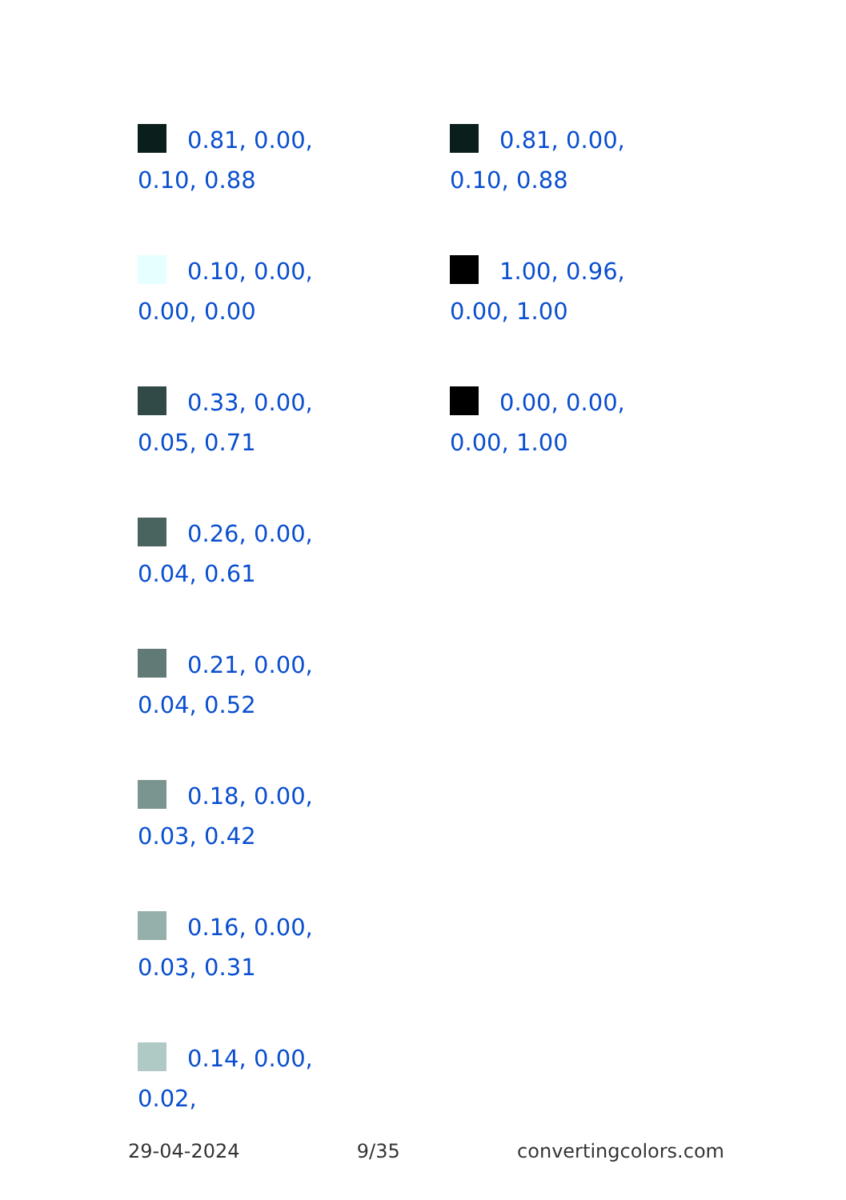0.81, 0.00, 0.10, 0.88
0.10, 0.00, 0.00, 0.00
0.33, 0.00, 0.05, 0.71
0.26, 0.00, 0.04, 0.61
0.21, 0.00, 0.04, 0.52
0.18, 0.00, 0.03, 0.42
0.16, 0.00, 0.03, 0.31
0.14, 0.00, 0.02,
0.81, 0.00, 0.10, 0.88
1.00, 0.96, 0.00, 1.00
0.00, 0.00, 0.00, 1.00
29-04-2024 9/35 convertingcolors.com